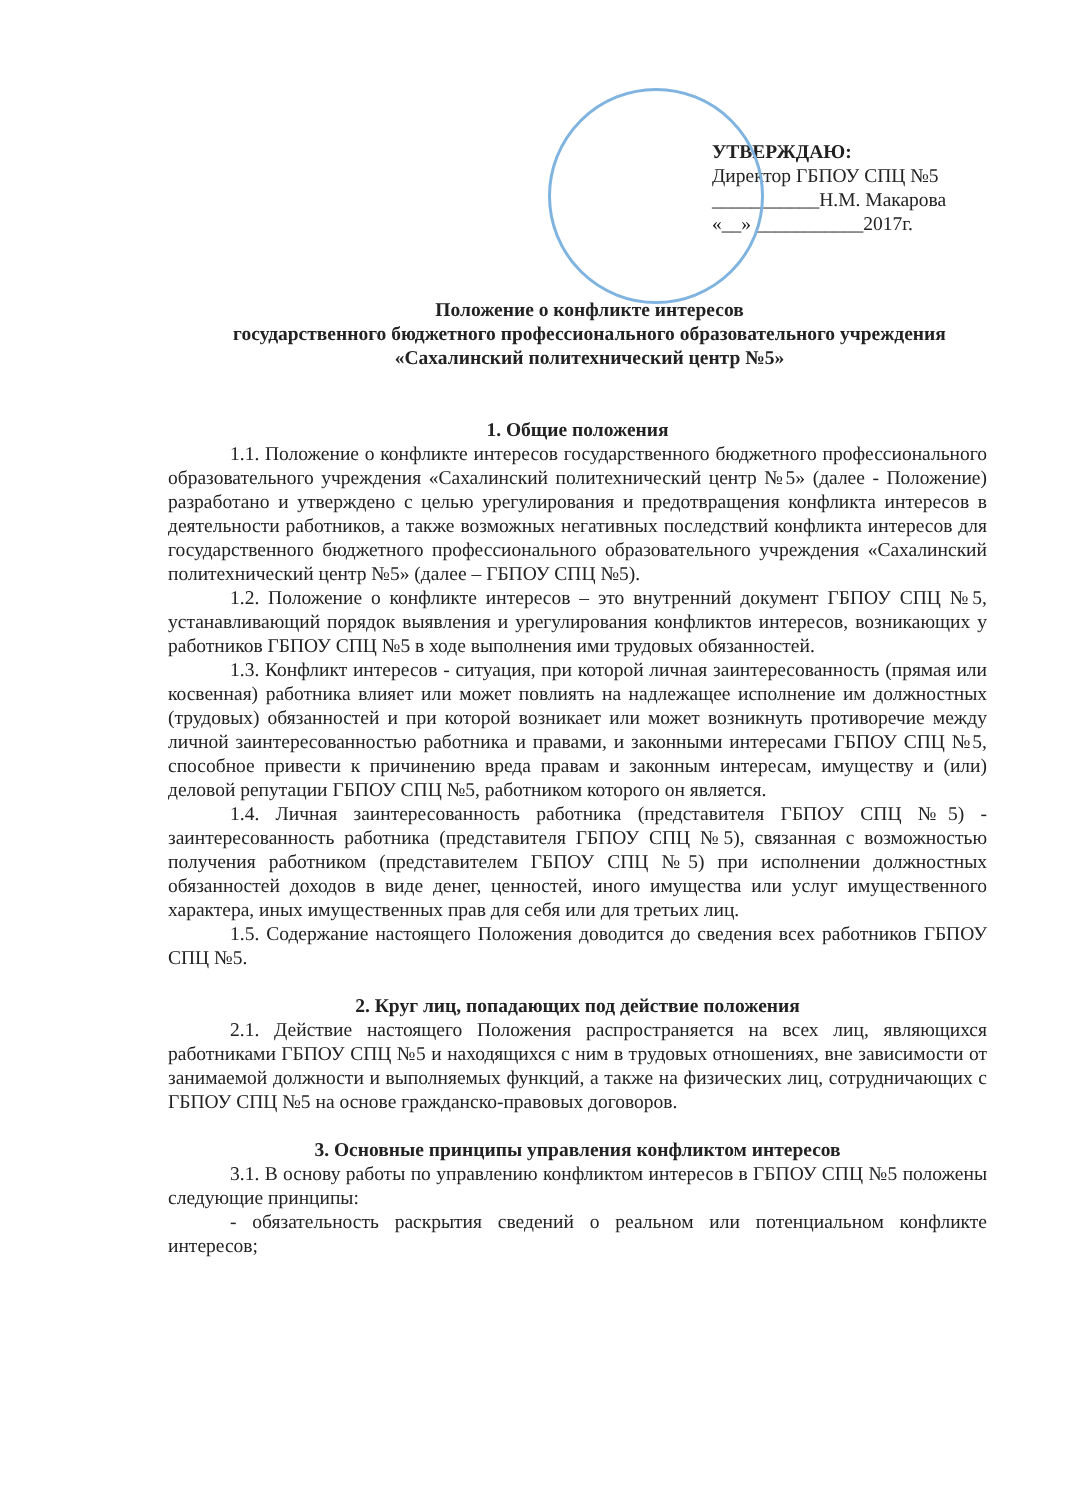УТВЕРЖДАЮ:
Директор ГБПОУ СПЦ №5
___________Н.М. Макарова
«__» ___________2017г.
Положение о конфликте интересов
государственного бюджетного профессионального образовательного учреждения
«Сахалинский политехнический центр №5»
1. Общие положения
1.1. Положение о конфликте интересов государственного бюджетного профессионального образовательного учреждения «Сахалинский политехнический центр №5» (далее - Положение) разработано и утверждено с целью урегулирования и предотвращения конфликта интересов в деятельности работников, а также возможных негативных последствий конфликта интересов для государственного бюджетного профессионального образовательного учреждения «Сахалинский политехнический центр №5» (далее – ГБПОУ СПЦ №5).
1.2. Положение о конфликте интересов – это внутренний документ ГБПОУ СПЦ №5, устанавливающий порядок выявления и урегулирования конфликтов интересов, возникающих у работников ГБПОУ СПЦ №5 в ходе выполнения ими трудовых обязанностей.
1.3. Конфликт интересов - ситуация, при которой личная заинтересованность (прямая или косвенная) работника влияет или может повлиять на надлежащее исполнение им должностных (трудовых) обязанностей и при которой возникает или может возникнуть противоречие между личной заинтересованностью работника и правами, и законными интересами ГБПОУ СПЦ №5, способное привести к причинению вреда правам и законным интересам, имуществу и (или) деловой репутации ГБПОУ СПЦ №5, работником которого он является.
1.4. Личная заинтересованность работника (представителя ГБПОУ СПЦ №5) - заинтересованность работника (представителя ГБПОУ СПЦ №5), связанная с возможностью получения работником (представителем ГБПОУ СПЦ №5) при исполнении должностных обязанностей доходов в виде денег, ценностей, иного имущества или услуг имущественного характера, иных имущественных прав для себя или для третьих лиц.
1.5. Содержание настоящего Положения доводится до сведения всех работников ГБПОУ СПЦ №5.
2. Круг лиц, попадающих под действие положения
2.1. Действие настоящего Положения распространяется на всех лиц, являющихся работниками ГБПОУ СПЦ №5 и находящихся с ним в трудовых отношениях, вне зависимости от занимаемой должности и выполняемых функций, а также на физических лиц, сотрудничающих с ГБПОУ СПЦ №5 на основе гражданско-правовых договоров.
3. Основные принципы управления конфликтом интересов
3.1. В основу работы по управлению конфликтом интересов в ГБПОУ СПЦ №5 положены следующие принципы:
- обязательность раскрытия сведений о реальном или потенциальном конфликте интересов;